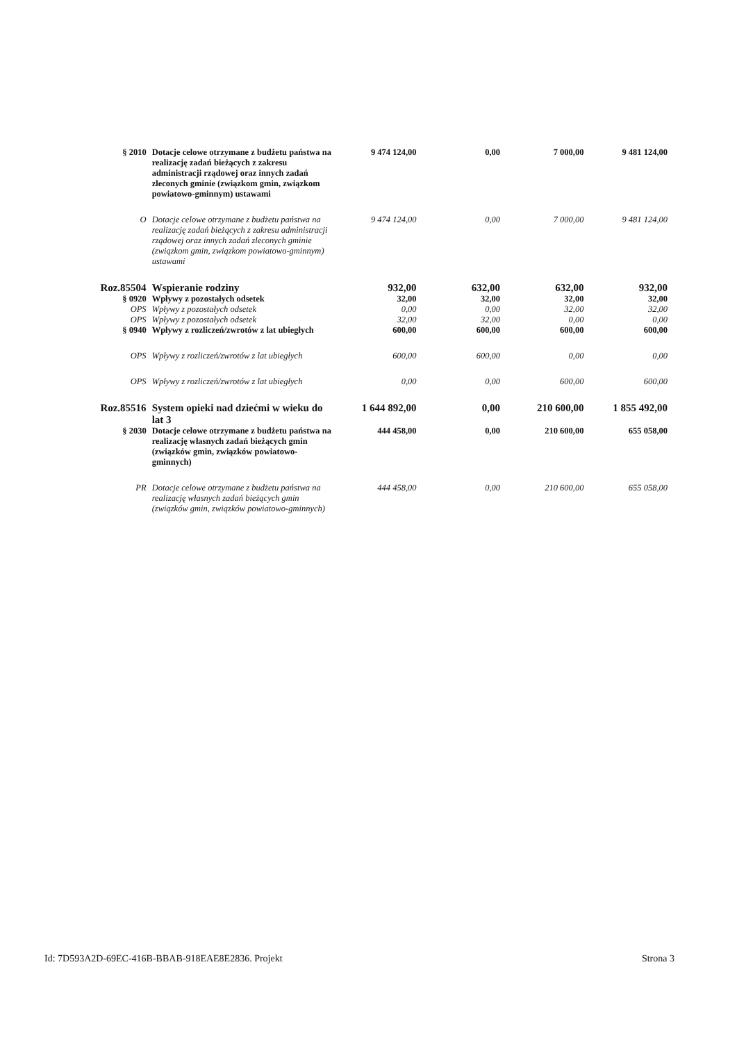| § 2010 | Dotacje celowe otrzymane z budżetu państwa na realizację zadań bieżących z zakresu administracji rządowej oraz innych zadań zleconych gminie (związkom gmin, związkom powiatowo-gminnym) ustawami | 9 474 124,00 | 0,00 | 7 000,00 | 9 481 124,00 |
| O | Dotacje celowe otrzymane z budżetu państwa na realizację zadań bieżących z zakresu administracji rządowej oraz innych zadań zleconych gminie (związkom gmin, związkom powiatowo-gminnym) ustawami | 9 474 124,00 | 0,00 | 7 000,00 | 9 481 124,00 |
| Roz.85504 | Wspieranie rodziny | 932,00 | 632,00 | 632,00 | 932,00 |
| § 0920 | Wpływy z pozostałych odsetek | 32,00 | 32,00 | 32,00 | 32,00 |
| OPS | Wpływy z pozostałych odsetek | 0,00 | 0,00 | 32,00 | 32,00 |
| OPS | Wpływy z pozostałych odsetek | 32,00 | 32,00 | 0,00 | 0,00 |
| § 0940 | Wpływy z rozliczeń/zwrotów z lat ubiegłych | 600,00 | 600,00 | 600,00 | 600,00 |
| OPS | Wpływy z rozliczeń/zwrotów z lat ubiegłych | 600,00 | 600,00 | 0,00 | 0,00 |
| OPS | Wpływy z rozliczeń/zwrotów z lat ubiegłych | 0,00 | 0,00 | 600,00 | 600,00 |
| Roz.85516 | System opieki nad dziećmi w wieku do lat 3 | 1 644 892,00 | 0,00 | 210 600,00 | 1 855 492,00 |
| § 2030 | Dotacje celowe otrzymane z budżetu państwa na realizację własnych zadań bieżących gmin (związków gmin, związków powiatowo-gminnych) | 444 458,00 | 0,00 | 210 600,00 | 655 058,00 |
| PR | Dotacje celowe otrzymane z budżetu państwa na realizację własnych zadań bieżących gmin (związków gmin, związków powiatowo-gminnych) | 444 458,00 | 0,00 | 210 600,00 | 655 058,00 |
Id: 7D593A2D-69EC-416B-BBAB-918EAE8E2836. Projekt Strona 3